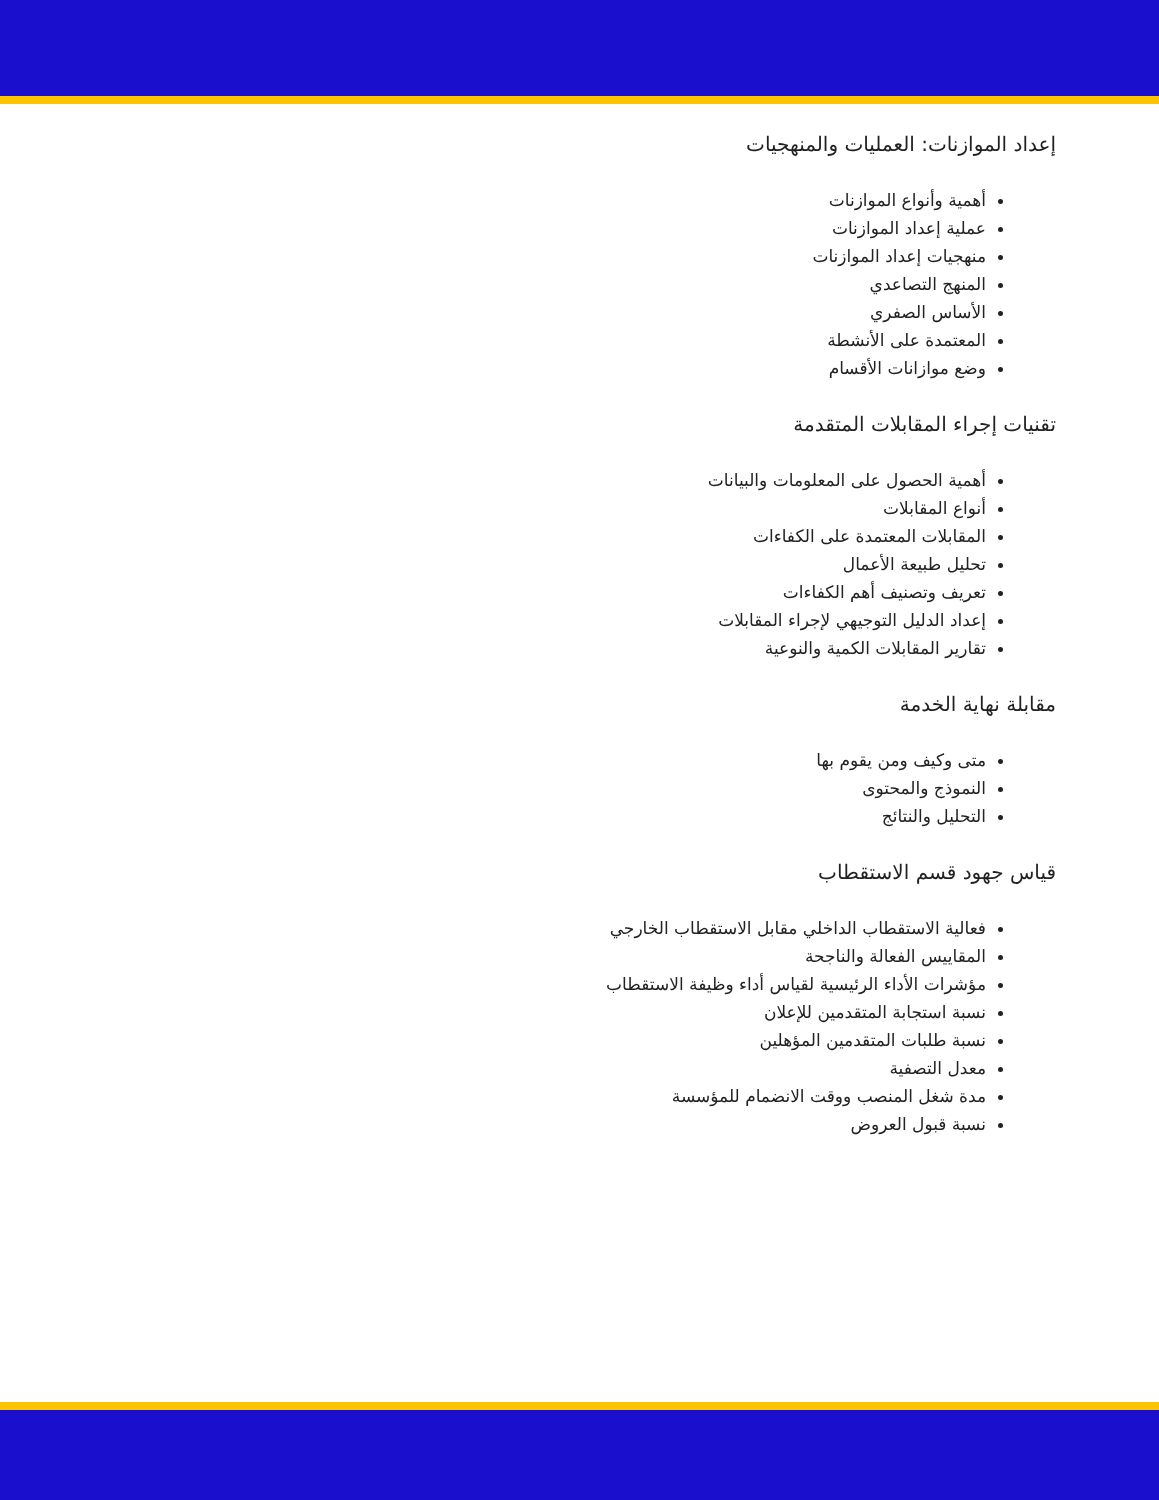إعداد الموازنات: العمليات والمنهجيات
أهمية وأنواع الموازنات
عملية إعداد الموازنات
منهجيات إعداد الموازنات
المنهج التصاعدي
الأساس الصفري
المعتمدة على الأنشطة
وضع موازانات الأقسام
تقنيات إجراء المقابلات المتقدمة
أهمية الحصول على المعلومات والبيانات
أنواع المقابلات
المقابلات المعتمدة على الكفاءات
تحليل طبيعة الأعمال
تعريف وتصنيف أهم الكفاءات
إعداد الدليل التوجيهي لإجراء المقابلات
تقارير المقابلات الكمية والنوعية
مقابلة نهاية الخدمة
متى وكيف ومن يقوم بها
النموذج والمحتوى
التحليل والنتائج
قياس جهود قسم الاستقطاب
فعالية الاستقطاب الداخلي مقابل الاستقطاب الخارجي
المقاييس الفعالة والناجحة
مؤشرات الأداء الرئيسية لقياس أداء وظيفة الاستقطاب
نسبة استجابة المتقدمين للإعلان
نسبة طلبات المتقدمين المؤهلين
معدل التصفية
مدة شغل المنصب ووقت الانضمام للمؤسسة
نسبة قبول العروض